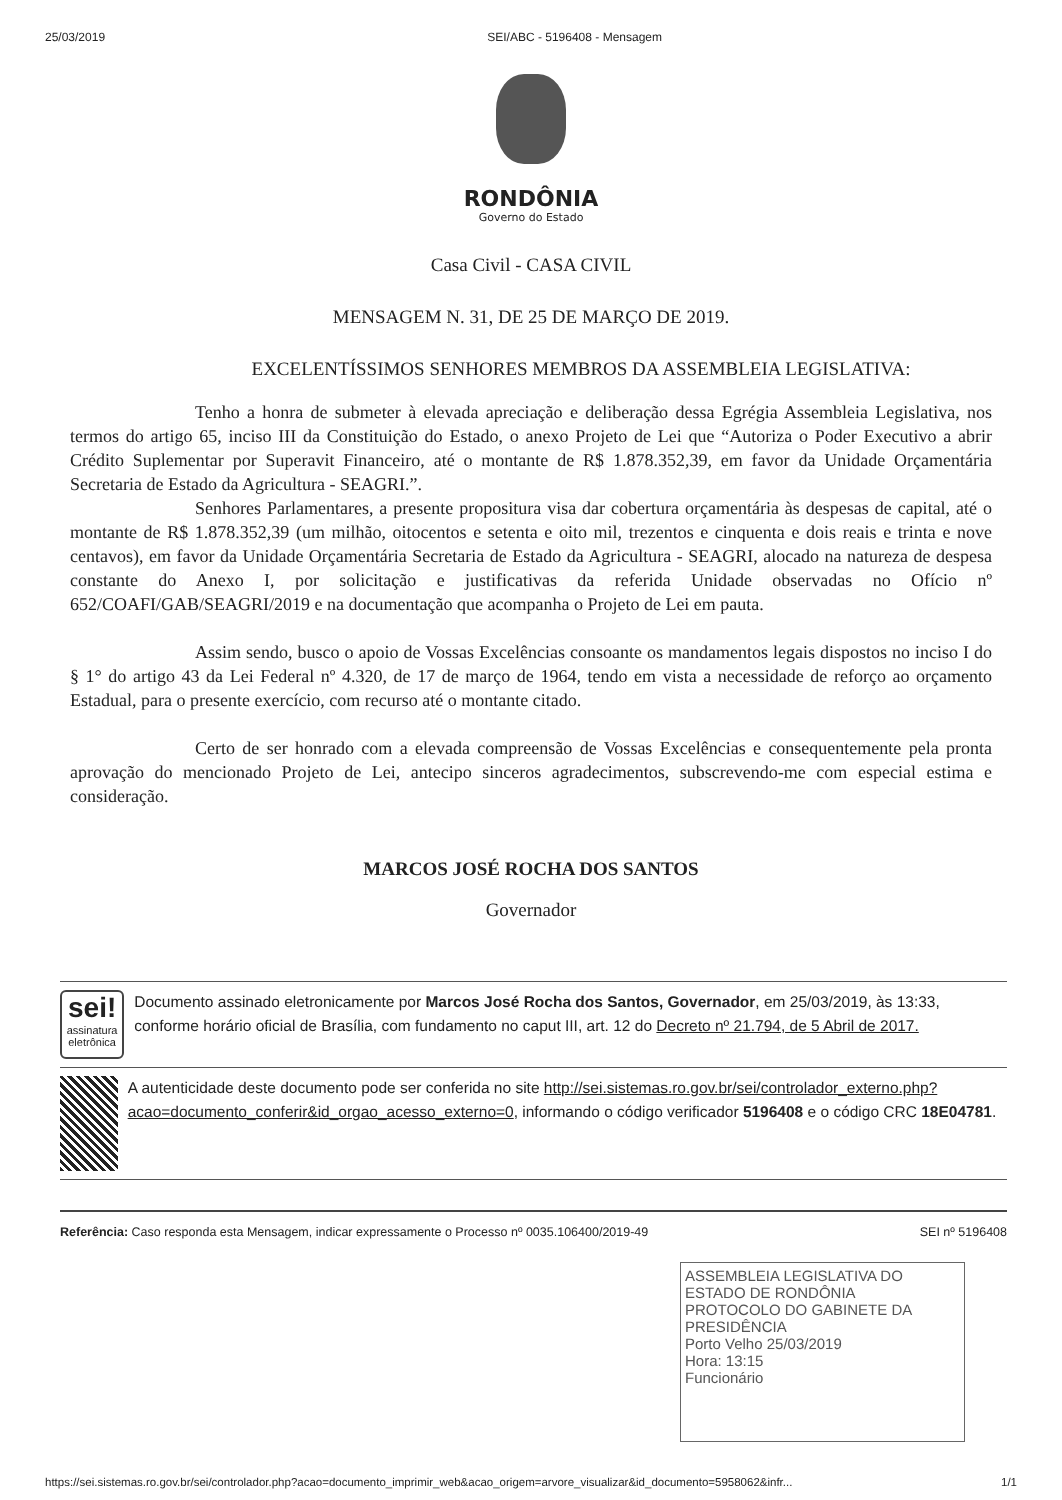25/03/2019 SEI/ABC - 5196408 - Mensagem
RONDÔNIA
Governo do Estado
Casa Civil - CASA CIVIL
MENSAGEM N. 31, DE 25 DE MARÇO DE 2019.
EXCELENTÍSSIMOS SENHORES MEMBROS DA ASSEMBLEIA LEGISLATIVA:
Tenho a honra de submeter à elevada apreciação e deliberação dessa Egrégia Assembleia Legislativa, nos termos do artigo 65, inciso III da Constituição do Estado, o anexo Projeto de Lei que “Autoriza o Poder Executivo a abrir Crédito Suplementar por Superavit Financeiro, até o montante de R$ 1.878.352,39, em favor da Unidade Orçamentária Secretaria de Estado da Agricultura - SEAGRI.”.
Senhores Parlamentares, a presente propositura visa dar cobertura orçamentária às despesas de capital, até o montante de R$ 1.878.352,39 (um milhão, oitocentos e setenta e oito mil, trezentos e cinquenta e dois reais e trinta e nove centavos), em favor da Unidade Orçamentária Secretaria de Estado da Agricultura - SEAGRI, alocado na natureza de despesa constante do Anexo I, por solicitação e justificativas da referida Unidade observadas no Ofício nº 652/COAFI/GAB/SEAGRI/2019 e na documentação que acompanha o Projeto de Lei em pauta.
Assim sendo, busco o apoio de Vossas Excelências consoante os mandamentos legais dispostos no inciso I do § 1° do artigo 43 da Lei Federal nº 4.320, de 17 de março de 1964, tendo em vista a necessidade de reforço ao orçamento Estadual, para o presente exercício, com recurso até o montante citado.
Certo de ser honrado com a elevada compreensão de Vossas Excelências e consequentemente pela pronta aprovação do mencionado Projeto de Lei, antecipo sinceros agradecimentos, subscrevendo-me com especial estima e consideração.
MARCOS JOSÉ ROCHA DOS SANTOS
Governador
sei!
assinatura eletrônica
Documento assinado eletronicamente por Marcos José Rocha dos Santos, Governador, em 25/03/2019, às 13:33, conforme horário oficial de Brasília, com fundamento no caput III, art. 12 do Decreto nº 21.794, de 5 Abril de 2017.
A autenticidade deste documento pode ser conferida no site http://sei.sistemas.ro.gov.br/sei/controlador_externo.php?acao=documento_conferir&id_orgao_acesso_externo=0, informando o código verificador 5196408 e o código CRC 18E04781.
Referência: Caso responda esta Mensagem, indicar expressamente o Processo nº 0035.106400/2019-49 SEI nº 5196408
ASSEMBLEIA LEGISLATIVA DO ESTADO DE RONDÔNIA
PROTOCOLO DO GABINETE DA PRESIDÊNCIA
Porto Velho 25/03/2019
Hora: 13:15
Funcionário
https://sei.sistemas.ro.gov.br/sei/controlador.php?acao=documento_imprimir_web&acao_origem=arvore_visualizar&id_documento=5958062&infr... 1/1